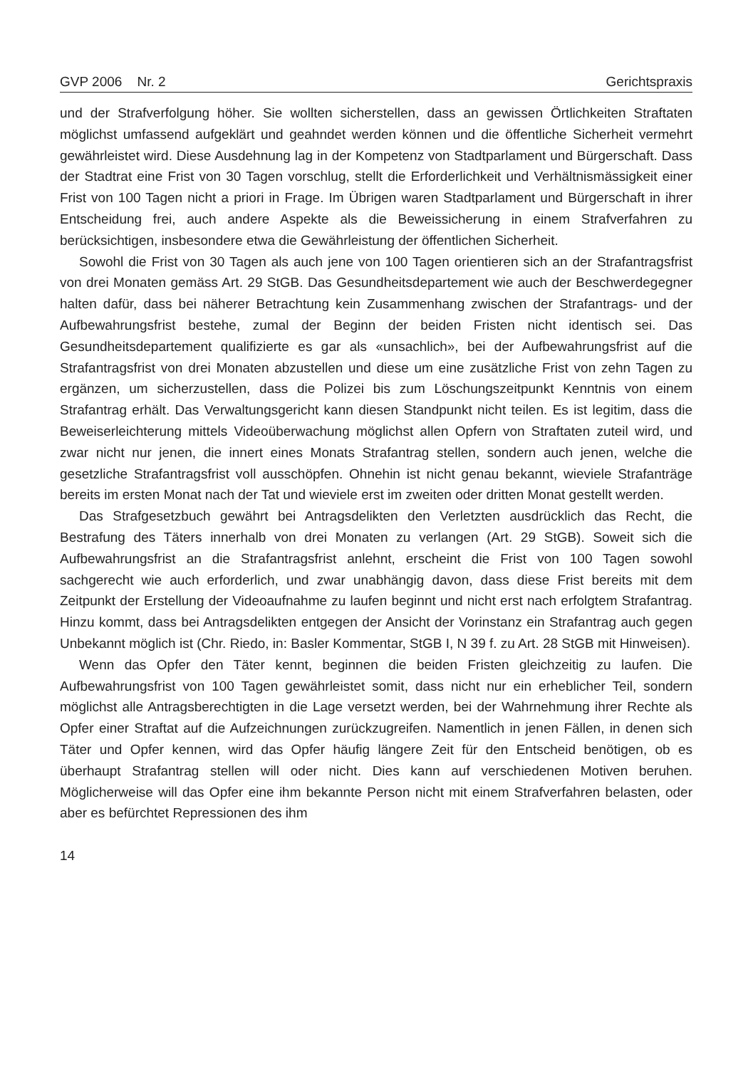GVP 2006 Nr. 2 Gerichtspraxis
und der Strafverfolgung höher. Sie wollten sicherstellen, dass an gewissen Örtlichkeiten Straftaten möglichst umfassend aufgeklärt und geahndet werden können und die öffentliche Sicherheit vermehrt gewährleistet wird. Diese Ausdehnung lag in der Kompetenz von Stadtparlament und Bürgerschaft. Dass der Stadtrat eine Frist von 30 Tagen vorschlug, stellt die Erforderlichkeit und Verhältnismässigkeit einer Frist von 100 Tagen nicht a priori in Frage. Im Übrigen waren Stadtparlament und Bürgerschaft in ihrer Entscheidung frei, auch andere Aspekte als die Beweissicherung in einem Strafverfahren zu berücksichtigen, insbesondere etwa die Gewährleistung der öffentlichen Sicherheit.
Sowohl die Frist von 30 Tagen als auch jene von 100 Tagen orientieren sich an der Strafantragsfrist von drei Monaten gemäss Art. 29 StGB. Das Gesundheitsdepartement wie auch der Beschwerdegegner halten dafür, dass bei näherer Betrachtung kein Zusammenhang zwischen der Strafantrags- und der Aufbewahrungsfrist bestehe, zumal der Beginn der beiden Fristen nicht identisch sei. Das Gesundheitsdepartement qualifizierte es gar als «unsachlich», bei der Aufbewahrungsfrist auf die Strafantragsfrist von drei Monaten abzustellen und diese um eine zusätzliche Frist von zehn Tagen zu ergänzen, um sicherzustellen, dass die Polizei bis zum Löschungszeitpunkt Kenntnis von einem Strafantrag erhält. Das Verwaltungsgericht kann diesen Standpunkt nicht teilen. Es ist legitim, dass die Beweiserleichterung mittels Videoüberwachung möglichst allen Opfern von Straftaten zuteil wird, und zwar nicht nur jenen, die innert eines Monats Strafantrag stellen, sondern auch jenen, welche die gesetzliche Strafantragsfrist voll ausschöpfen. Ohnehin ist nicht genau bekannt, wieviele Strafanträge bereits im ersten Monat nach der Tat und wieviele erst im zweiten oder dritten Monat gestellt werden.
Das Strafgesetzbuch gewährt bei Antragsdelikten den Verletzten ausdrücklich das Recht, die Bestrafung des Täters innerhalb von drei Monaten zu verlangen (Art. 29 StGB). Soweit sich die Aufbewahrungsfrist an die Strafantragsfrist anlehnt, erscheint die Frist von 100 Tagen sowohl sachgerecht wie auch erforderlich, und zwar unabhängig davon, dass diese Frist bereits mit dem Zeitpunkt der Erstellung der Videoaufnahme zu laufen beginnt und nicht erst nach erfolgtem Strafantrag. Hinzu kommt, dass bei Antragsdelikten entgegen der Ansicht der Vorinstanz ein Strafantrag auch gegen Unbekannt möglich ist (Chr. Riedo, in: Basler Kommentar, StGB I, N 39 f. zu Art. 28 StGB mit Hinweisen).
Wenn das Opfer den Täter kennt, beginnen die beiden Fristen gleichzeitig zu laufen. Die Aufbewahrungsfrist von 100 Tagen gewährleistet somit, dass nicht nur ein erheblicher Teil, sondern möglichst alle Antragsberechtigten in die Lage versetzt werden, bei der Wahrnehmung ihrer Rechte als Opfer einer Straftat auf die Aufzeichnungen zurückzugreifen. Namentlich in jenen Fällen, in denen sich Täter und Opfer kennen, wird das Opfer häufig längere Zeit für den Entscheid benötigen, ob es überhaupt Strafantrag stellen will oder nicht. Dies kann auf verschiedenen Motiven beruhen. Möglicherweise will das Opfer eine ihm bekannte Person nicht mit einem Strafverfahren belasten, oder aber es befürchtet Repressionen des ihm
14